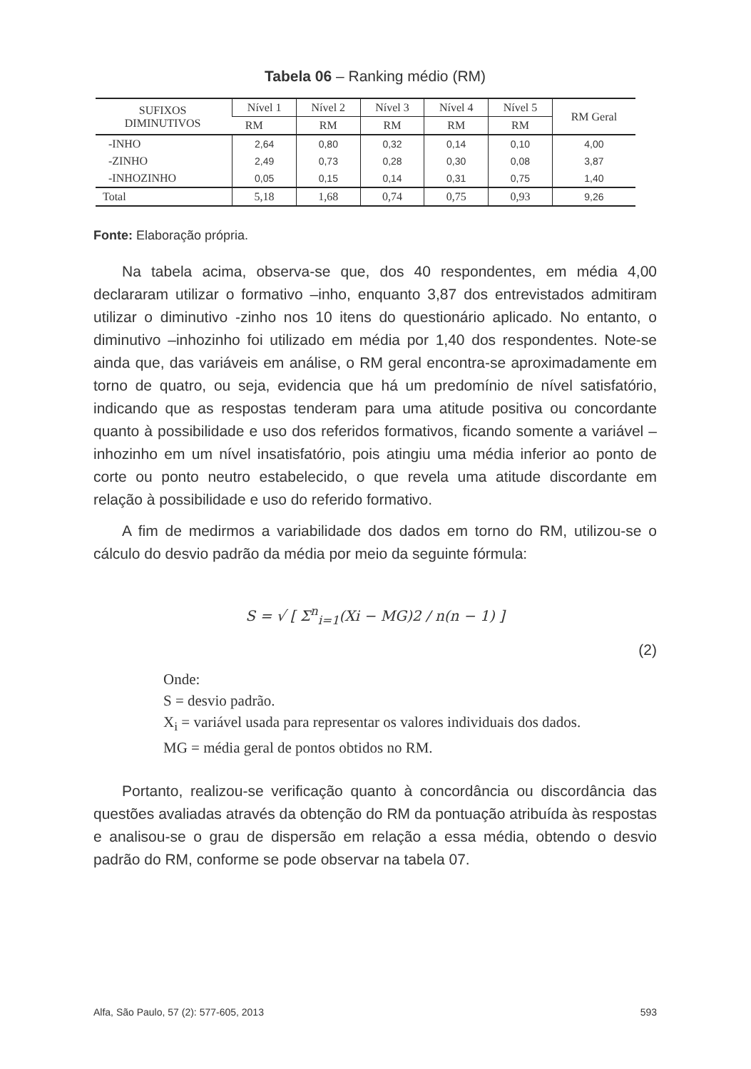Tabela 06 – Ranking médio (RM)
| SUFIXOS DIMINUTIVOS | Nível 1 | Nível 2 | Nível 3 | Nível 4 | Nível 5 | RM Geral |
| --- | --- | --- | --- | --- | --- | --- |
| | RM | RM | RM | RM | RM | |
| -INHO | 2,64 | 0,80 | 0,32 | 0,14 | 0,10 | 4,00 |
| -ZINHO | 2,49 | 0,73 | 0,28 | 0,30 | 0,08 | 3,87 |
| -INHOZINHO | 0,05 | 0,15 | 0,14 | 0,31 | 0,75 | 1,40 |
| Total | 5,18 | 1,68 | 0,74 | 0,75 | 0,93 | 9,26 |
Fonte: Elaboração própria.
Na tabela acima, observa-se que, dos 40 respondentes, em média 4,00 declararam utilizar o formativo –inho, enquanto 3,87 dos entrevistados admitiram utilizar o diminutivo -zinho nos 10 itens do questionário aplicado. No entanto, o diminutivo –inhozinho foi utilizado em média por 1,40 dos respondentes. Note-se ainda que, das variáveis em análise, o RM geral encontra-se aproximadamente em torno de quatro, ou seja, evidencia que há um predomínio de nível satisfatório, indicando que as respostas tenderam para uma atitude positiva ou concordante quanto à possibilidade e uso dos referidos formativos, ficando somente a variável –inhozinho em um nível insatisfatório, pois atingiu uma média inferior ao ponto de corte ou ponto neutro estabelecido, o que revela uma atitude discordante em relação à possibilidade e uso do referido formativo.
A fim de medirmos a variabilidade dos dados em torno do RM, utilizou-se o cálculo do desvio padrão da média por meio da seguinte fórmula:
S = √ [ Σ<sup>n</sup><sub>i=1</sub>(Xi − MG)2 / n(n − 1) ]
(2)
Onde:
S = desvio padrão.
X<sub>i</sub> = variável usada para representar os valores individuais dos dados.
MG = média geral de pontos obtidos no RM.
Portanto, realizou-se verificação quanto à concordância ou discordância das questões avaliadas através da obtenção do RM da pontuação atribuída às respostas e analisou-se o grau de dispersão em relação a essa média, obtendo o desvio padrão do RM, conforme se pode observar na tabela 07.
Alfa, São Paulo, 57 (2): 577-605, 2013 593